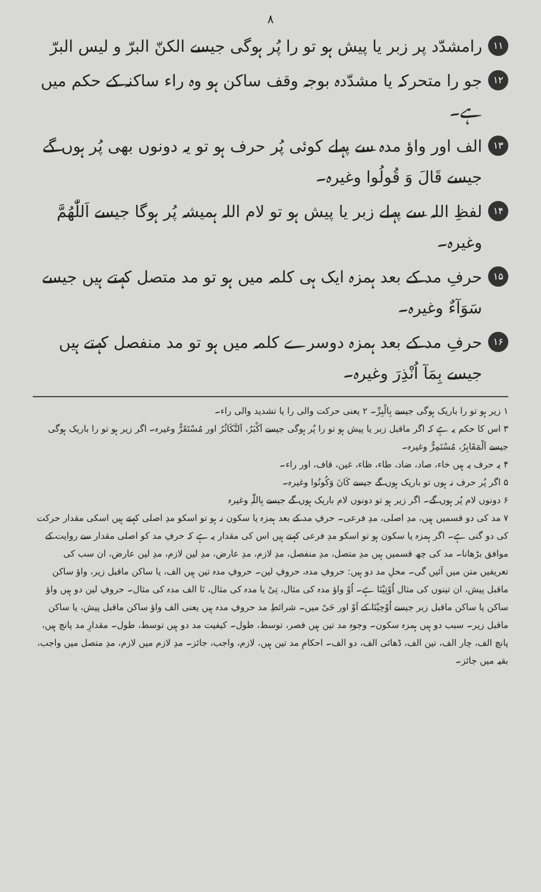۸
۱۱ رامشدّد پر زبر یا پیش ہو تو را پُر ہوگی جیسے الکنّ البرّ و لیس البرّ
۱۲ جو را متحرکہ یا مشدّدہ بوجہ وقف ساکن ہو وہ راء ساکنہ کے حکم میں ہے۔
۱۳ الف اور واؤ مدہ سے پہلے کوئی پُر حرف ہو تو یہ دونوں بھی پُر ہوں گے جیسے قَالَ وَ قُولُوا وغیرہ۔
۱۴ لفظِ اللہ سے پہلے زبر یا پیش ہو تو لام اللہ ہمیشہ پُر ہوگا جیسے اَللّٰھُمَّ وغیرہ۔
۱۵ حرفِ مد کے بعد ہمزہ ایک ہی کلمہ میں ہو تو مد متصل کہتے ہیں جیسے سَوَآءٌ وغیرہ۔
۱۶ حرفِ مد کے بعد ہمزہ دوسرے کلمہ میں ہو تو مد منفصل کہتے ہیں جیسے بِمَآ اُنْذِرَ وغیرہ۔
۱ زیر ہو تو را باریک ہوگی جیسے بِالْبِرِّ۔ ۲ یعنی حرکت والی را یا تشدید والی راء۔
۳ اس کا حکم یہ ہے کہ اگر ماقبل زبر یا پیش ہو تو را پُر ہوگی جیسے اَکْبَرُ، اَلتَّکَاثُرُ اور مُسْتَقَرٌّ وغیرہ۔ اگر زیر ہو تو را باریک ہوگی جیسے اَلْمَقَابِرُ، مُسْتَمِرٌّ وغیرہ۔
۴ یہ حرف یہ ہیں خاء، صاد، ضاد، طاء، ظاء، غین، قاف، اور راء۔
۵ اگر پُر حرف نہ ہوں تو باریک ہوں گے جیسے کَانَ وَکُونُوا وغیرہ۔
۶ دونوں لام پُر ہوں گے۔ اگر زیر ہو تو دونوں لام باریک ہوں گے جیسے بِاللّٰہِ وغیرہ
۷ مد کی دو قسمیں ہیں، مدِ اصلی، مدِ فرعی۔ حرفِ مد کے بعد ہمزہ یا سکون نہ ہو تو اسکو مدِ اصلی کہتے ہیں اسکی مقدار حرکت کی دو گنی ہے۔ اگر ہمزہ یا سکون ہو تو اسکو مدِ فرعی کہتے ہیں اس کی مقدار یہ ہے کہ حرفِ مد کو اصلی مقدار سے روایت کے موافق بڑھانا۔ مد کی چھ قسمیں ہیں مدِ متصل، مدِ منفصل، مدِ لازم، مدِ عارض، مدِ لین لازم، مدِ لین عارض، ان سب کی تعریفیں متن میں آئیں گی۔ محلِ مد دو ہیں: حروفِ مدہ، حروفِ لین۔ حروفِ مدہ تین ہیں الف، یا ساکن ماقبل زیر، واؤ ساکن ماقبل پیش، ان تینوں کی مثال اُوْتِیْنَا ہے۔ اُوْ واؤ مدہ کی مثال، تِیْ یا مدہ کی مثال، نَا الف مدہ کی مثال۔ حروفِ لین دو ہیں واؤ ساکن یا ساکن ماقبل زبر جیسے اُوْحِیْنَا کے اَوْ اور حَیْ میں۔ شرائطِ مد حروفِ مدہ ہیں یعنی الف واؤ ساکن ماقبل پیش، یا ساکن ماقبل زیر۔ سبب دو ہیں ہمزہ سکون۔ وجوہِ مد تین ہیں قصر، توسط، طول۔ کیفیت مد دو ہیں توسط، طول۔ مقدارِ مد پانچ ہیں، پانچ الف، چار الف، تین الف، ڈھائی الف، دو الف۔ احکامِ مد تین ہیں، لازم، واجب، جائز۔ مدِ لازم میں لازم، مدِ متصل میں واجب، بقیہ میں جائز۔